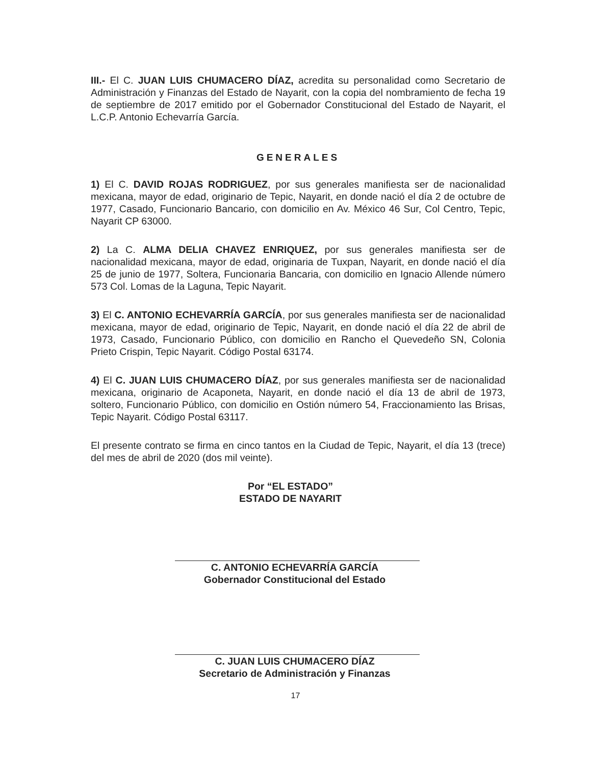III.- El C. JUAN LUIS CHUMACERO DÍAZ, acredita su personalidad como Secretario de Administración y Finanzas del Estado de Nayarit, con la copia del nombramiento de fecha 19 de septiembre de 2017 emitido por el Gobernador Constitucional del Estado de Nayarit, el L.C.P. Antonio Echevarría García.
GENERALES
1) El C. DAVID ROJAS RODRIGUEZ, por sus generales manifiesta ser de nacionalidad mexicana, mayor de edad, originario de Tepic, Nayarit, en donde nació el día 2 de octubre de 1977, Casado, Funcionario Bancario, con domicilio en Av. México 46 Sur, Col Centro, Tepic, Nayarit CP 63000.
2) La C. ALMA DELIA CHAVEZ ENRIQUEZ, por sus generales manifiesta ser de nacionalidad mexicana, mayor de edad, originaria de Tuxpan, Nayarit, en donde nació el día 25 de junio de 1977, Soltera, Funcionaria Bancaria, con domicilio en Ignacio Allende número 573 Col. Lomas de la Laguna, Tepic Nayarit.
3) El C. ANTONIO ECHEVARRÍA GARCÍA, por sus generales manifiesta ser de nacionalidad mexicana, mayor de edad, originario de Tepic, Nayarit, en donde nació el día 22 de abril de 1973, Casado, Funcionario Público, con domicilio en Rancho el Quevedeño SN, Colonia Prieto Crispin, Tepic Nayarit. Código Postal 63174.
4) El C. JUAN LUIS CHUMACERO DÍAZ, por sus generales manifiesta ser de nacionalidad mexicana, originario de Acaponeta, Nayarit, en donde nació el día 13 de abril de 1973, soltero, Funcionario Público, con domicilio en Ostión número 54, Fraccionamiento las Brisas, Tepic Nayarit. Código Postal 63117.
El presente contrato se firma en cinco tantos en la Ciudad de Tepic, Nayarit, el día 13 (trece) del mes de abril de 2020 (dos mil veinte).
Por “EL ESTADO”
ESTADO DE NAYARIT
C. ANTONIO ECHEVARRÍA GARCÍA
Gobernador Constitucional del Estado
C. JUAN LUIS CHUMACERO DÍAZ
Secretario de Administración y Finanzas
17